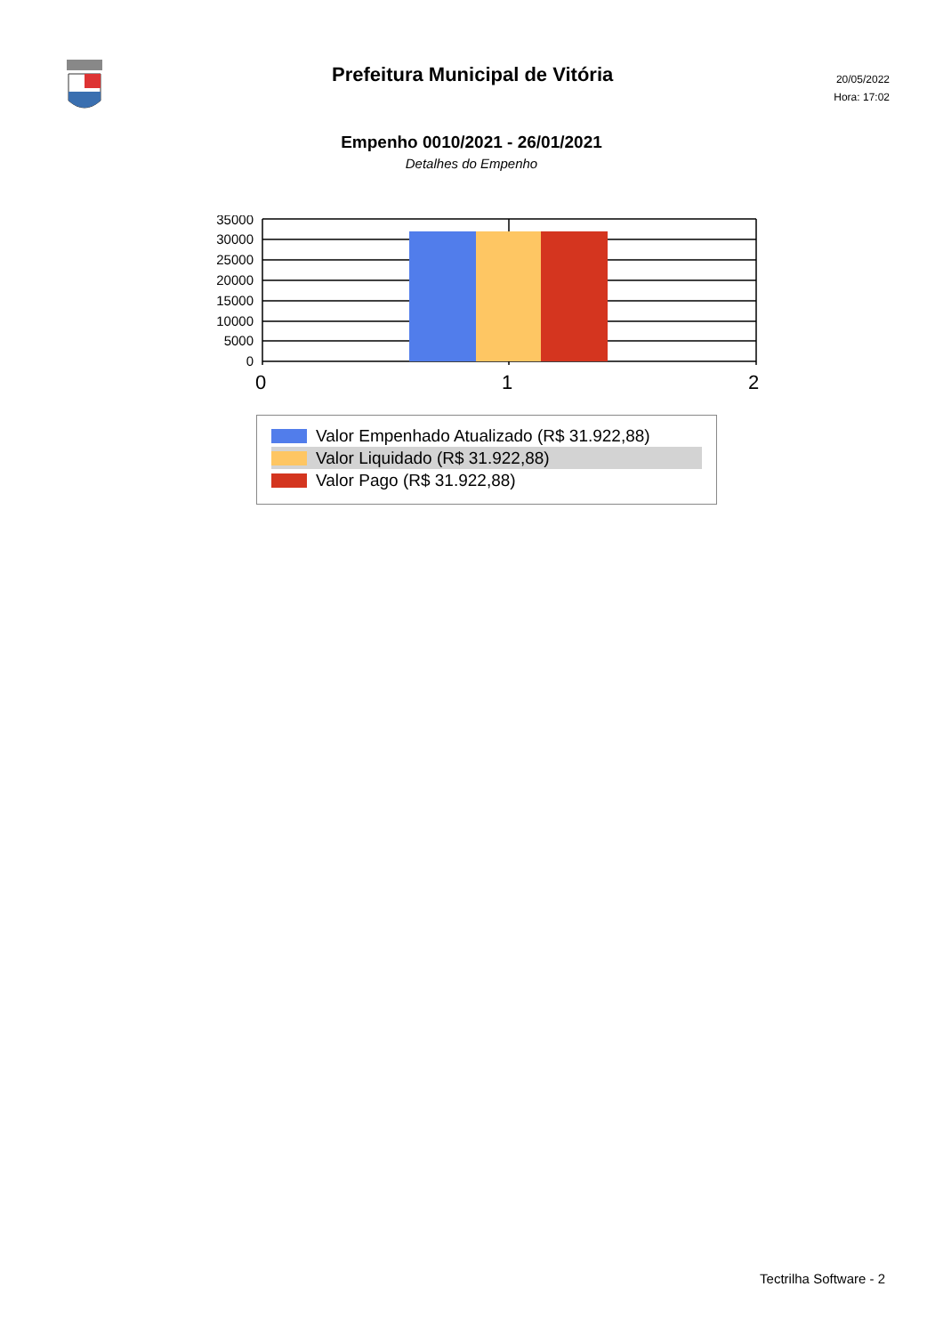Prefeitura Municipal de Vitória
20/05/2022
Hora: 17:02
Empenho 0010/2021 - 26/01/2021
Detalhes do Empenho
35000
30000
25000
20000
15000
10000
5000
0
0
1
2
Valor Empenhado Atualizado (R$ 31.922,88)
Valor Liquidado (R$ 31.922,88)
Valor Pago (R$ 31.922,88)
Tectrilha Software - 2